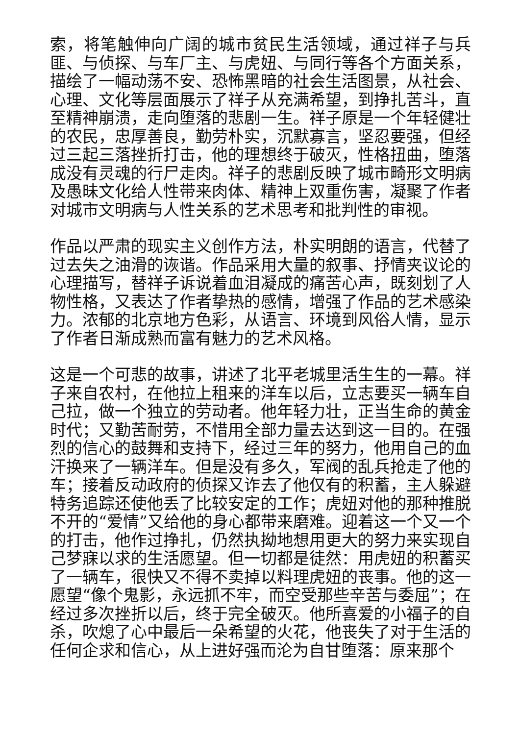索，将笔触伸向广阔的城市贫民生活领域，通过祥子与兵匪、与侦探、与车厂主、与虎妞、与同行等各个方面关系，描绘了一幅动荡不安、恐怖黑暗的社会生活图景，从社会、心理、文化等层面展示了祥子从充满希望，到挣扎苦斗，直至精神崩溃，走向堕落的悲剧一生。祥子原是一个年轻健壮的农民，忠厚善良，勤劳朴实，沉默寡言，坚忍要强，但经过三起三落挫折打击，他的理想终于破灭，性格扭曲，堕落成没有灵魂的行尸走肉。祥子的悲剧反映了城市畸形文明病及愚昧文化给人性带来肉体、精神上双重伤害，凝聚了作者对城市文明病与人性关系的艺术思考和批判性的审视。
作品以严肃的现实主义创作方法，朴实明朗的语言，代替了过去失之油滑的诙谐。作品采用大量的叙事、抒情夹议论的心理描写，替祥子诉说着血泪凝成的痛苦心声，既刻划了人物性格，又表达了作者挚热的感情，增强了作品的艺术感染力。浓郁的北京地方色彩，从语言、环境到风俗人情，显示了作者日渐成熟而富有魅力的艺术风格。
这是一个可悲的故事，讲述了北平老城里活生生的一幕。祥子来自农村，在他拉上租来的洋车以后，立志要买一辆车自己拉，做一个独立的劳动者。他年轻力壮，正当生命的黄金时代；又勤苦耐劳，不惜用全部力量去达到这一目的。在强烈的信心的鼓舞和支持下，经过三年的努力，他用自己的血汗换来了一辆洋车。但是没有多久，军阀的乱兵抢走了他的车；接着反动政府的侦探又诈去了他仅有的积蓄，主人躲避特务追踪还使他丢了比较安定的工作；虎妞对他的那种推脱不开的“爱情”又给他的身心都带来磨难。迎着这一个又一个的打击，他作过挣扎，仍然执拗地想用更大的努力来实现自己梦寐以求的生活愿望。但一切都是徒然：用虎妞的积蓄买了一辆车，很快又不得不卖掉以料理虎妞的丧事。他的这一愿望“像个鬼影，永远抓不牢，而空受那些辛苦与委屈”；在经过多次挫折以后，终于完全破灭。他所喜爱的小福子的自杀，吹熄了心中最后一朵希望的火花，他丧失了对于生活的任何企求和信心，从上进好强而沦为自甘堕落：原来那个